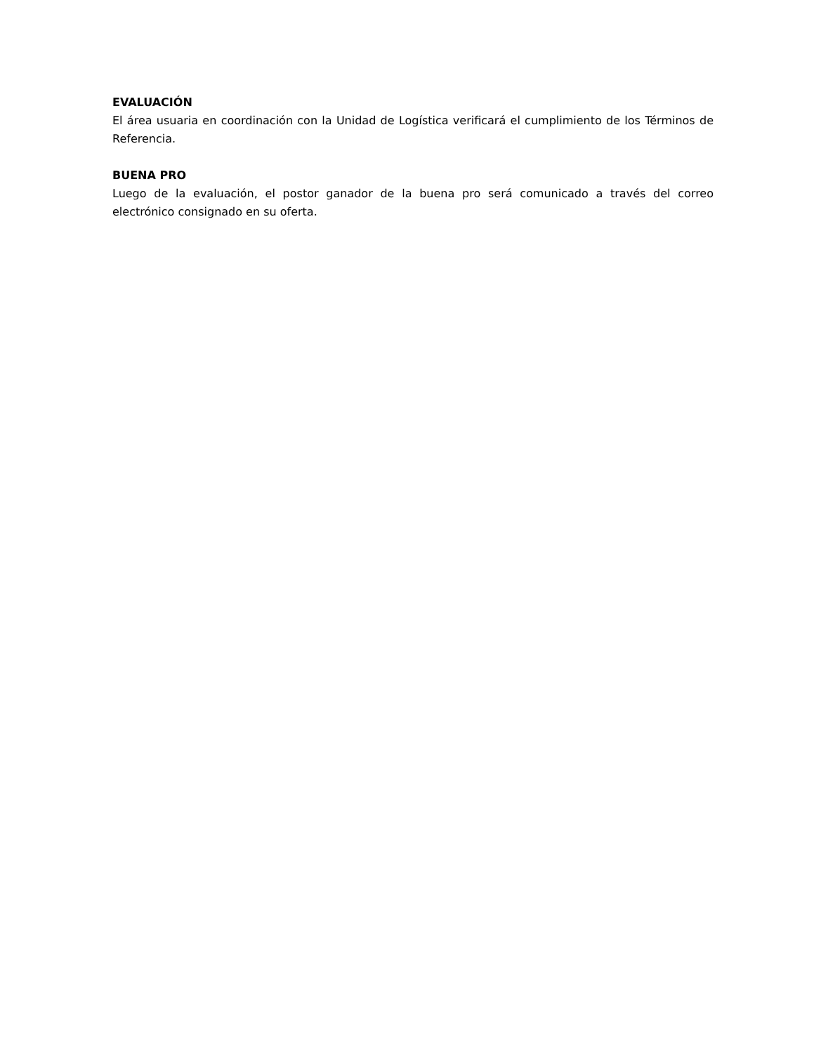EVALUACIÓN
El área usuaria en coordinación con la Unidad de Logística verificará el cumplimiento de los Términos de Referencia.
BUENA PRO
Luego de la evaluación, el postor ganador de la buena pro será comunicado a través del correo electrónico consignado en su oferta.